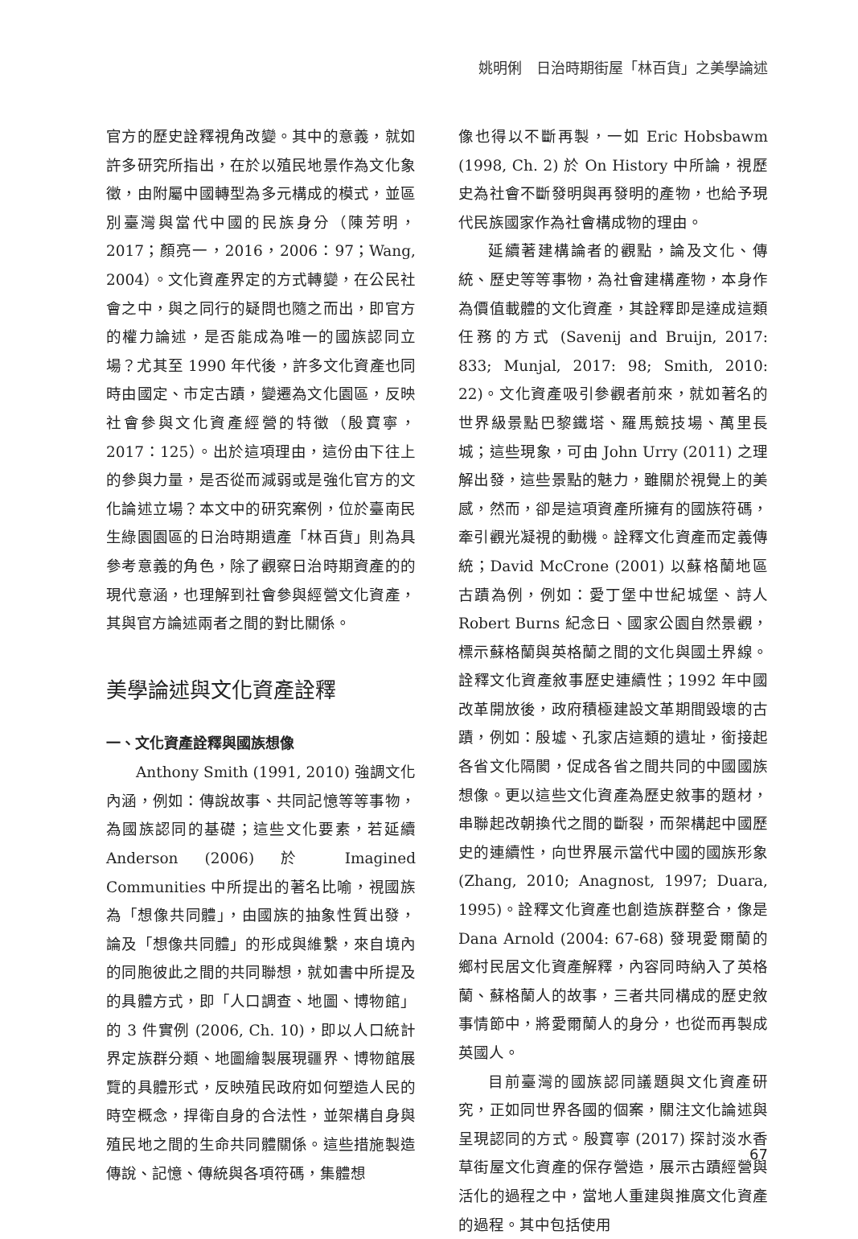姚明俐　日治時期街屋「林百貨」之美學論述
官方的歷史詮釋視角改變。其中的意義，就如許多研究所指出，在於以殖民地景作為文化象徵，由附屬中國轉型為多元構成的模式，並區別臺灣與當代中國的民族身分（陳芳明，2017；顏亮一，2016，2006：97；Wang, 2004）。文化資產界定的方式轉變，在公民社會之中，與之同行的疑問也隨之而出，即官方的權力論述，是否能成為唯一的國族認同立場？尤其至 1990 年代後，許多文化資產也同時由國定、市定古蹟，變遷為文化園區，反映社會參與文化資產經營的特徵（殷寶寧，2017：125）。出於這項理由，這份由下往上的參與力量，是否從而減弱或是強化官方的文化論述立場？本文中的研究案例，位於臺南民生綠園園區的日治時期遺產「林百貨」則為具參考意義的角色，除了觀察日治時期資產的的現代意涵，也理解到社會參與經營文化資產，其與官方論述兩者之間的對比關係。
美學論述與文化資產詮釋
一、文化資產詮釋與國族想像
Anthony Smith (1991, 2010) 強調文化內涵，例如：傳說故事、共同記憶等等事物，為國族認同的基礎；這些文化要素，若延續 Anderson (2006) 於 Imagined Communities 中所提出的著名比喻，視國族為「想像共同體」，由國族的抽象性質出發，論及「想像共同體」的形成與維繫，來自境內的同胞彼此之間的共同聯想，就如書中所提及的具體方式，即「人口調查、地圖、博物館」的 3 件實例 (2006, Ch. 10)，即以人口統計界定族群分類、地圖繪製展現疆界、博物館展覽的具體形式，反映殖民政府如何塑造人民的時空概念，捍衛自身的合法性，並架構自身與殖民地之間的生命共同體關係。這些措施製造傳說、記憶、傳統與各項符碼，集體想
像也得以不斷再製，一如 Eric Hobsbawm (1998, Ch. 2) 於 On History 中所論，視歷史為社會不斷發明與再發明的產物，也給予現代民族國家作為社會構成物的理由。
延續著建構論者的觀點，論及文化、傳統、歷史等等事物，為社會建構產物，本身作為價值載體的文化資產，其詮釋即是達成這類任務的方式 (Savenij and Bruijn, 2017: 833; Munjal, 2017: 98; Smith, 2010: 22)。文化資產吸引參觀者前來，就如著名的世界級景點巴黎鐵塔、羅馬競技場、萬里長城；這些現象，可由 John Urry (2011) 之理解出發，這些景點的魅力，雖關於視覺上的美感，然而，卻是這項資產所擁有的國族符碼，牽引觀光凝視的動機。詮釋文化資產而定義傳統；David McCrone (2001) 以蘇格蘭地區古蹟為例，例如：愛丁堡中世紀城堡、詩人 Robert Burns 紀念日、國家公園自然景觀，標示蘇格蘭與英格蘭之間的文化與國土界線。詮釋文化資產敘事歷史連續性；1992 年中國改革開放後，政府積極建設文革期間毀壞的古蹟，例如：殷墟、孔家店這類的遺址，銜接起各省文化隔閡，促成各省之間共同的中國國族想像。更以這些文化資產為歷史敘事的題材，串聯起改朝換代之間的斷裂，而架構起中國歷史的連續性，向世界展示當代中國的國族形象 (Zhang, 2010; Anagnost, 1997; Duara, 1995)。詮釋文化資產也創造族群整合，像是 Dana Arnold (2004: 67-68) 發現愛爾蘭的鄉村民居文化資產解釋，內容同時納入了英格蘭、蘇格蘭人的故事，三者共同構成的歷史敘事情節中，將愛爾蘭人的身分，也從而再製成英國人。
目前臺灣的國族認同議題與文化資產研究，正如同世界各國的個案，關注文化論述與呈現認同的方式。殷寶寧 (2017) 探討淡水香草街屋文化資產的保存營造，展示古蹟經營與活化的過程之中，當地人重建與推廣文化資產的過程。其中包括使用
67